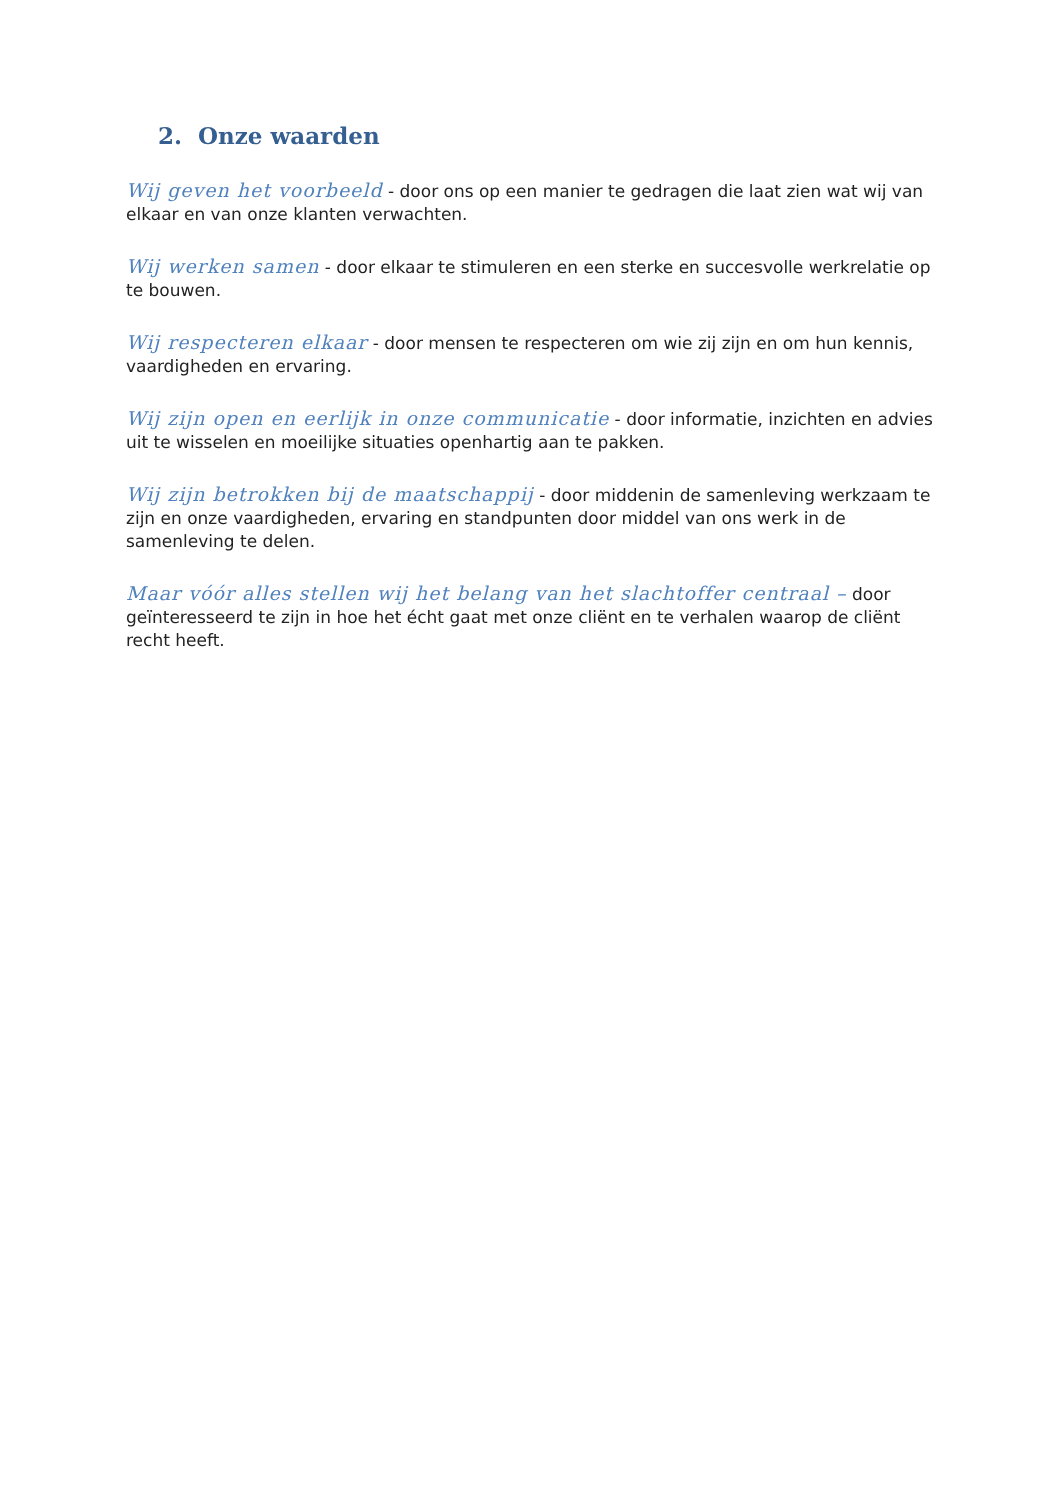2. Onze waarden
Wij geven het voorbeeld - door ons op een manier te gedragen die laat zien wat wij van elkaar en van onze klanten verwachten.
Wij werken samen - door elkaar te stimuleren en een sterke en succesvolle werkrelatie op te bouwen.
Wij respecteren elkaar - door mensen te respecteren om wie zij zijn en om hun kennis, vaardigheden en ervaring.
Wij zijn open en eerlijk in onze communicatie - door informatie, inzichten en advies uit te wisselen en moeilijke situaties openhartig aan te pakken.
Wij zijn betrokken bij de maatschappij - door middenin de samenleving werkzaam te zijn en onze vaardigheden, ervaring en standpunten door middel van ons werk in de samenleving te delen.
Maar vóór alles stellen wij het belang van het slachtoffer centraal – door geïnteresseerd te zijn in hoe het écht gaat met onze cliënt en te verhalen waarop de cliënt recht heeft.